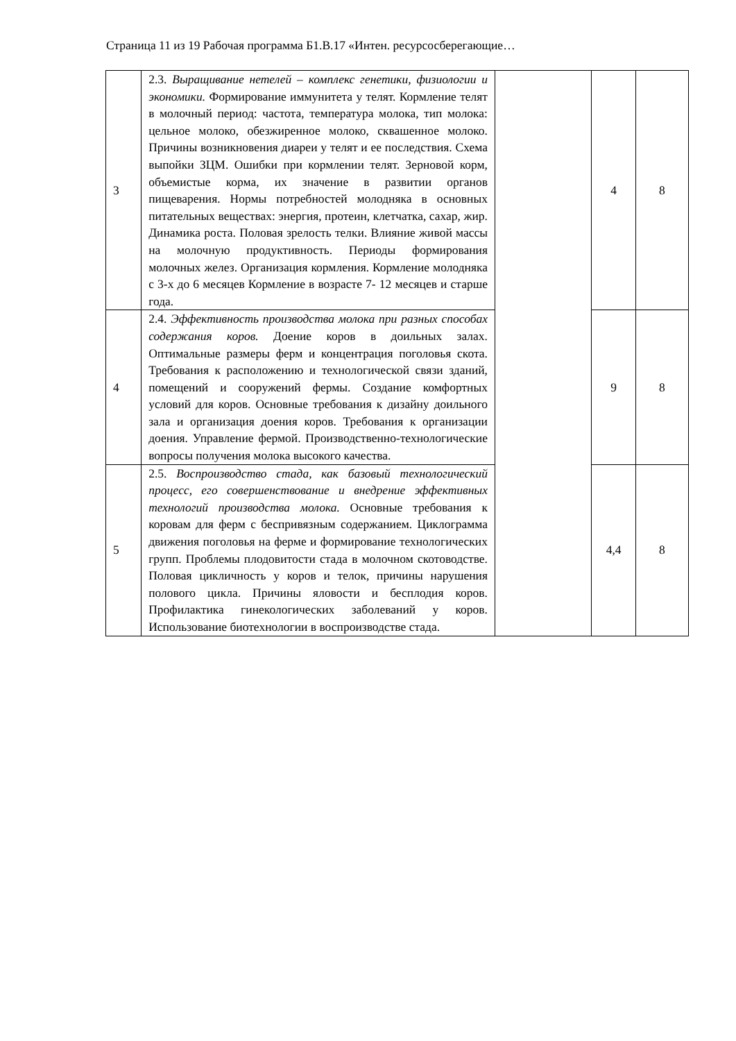Страница 11 из 19 Рабочая программа Б1.В.17 «Интен. ресурсосберегающие…
| 3 | 2.3. Выращивание нетелей – комплекс генетики, физиологии и экономики. Формирование иммунитета у телят. Кормление телят в молочный период: частота, температура молока, тип молока: цельное молоко, обезжиренное молоко, сквашенное молоко. Причины возникновения диареи у телят и ее последствия. Схема выпойки ЗЦМ. Ошибки при кормлении телят. Зерновой корм, объемистые корма, их значение в развитии органов пищеварения. Нормы потребностей молодняка в основных питательных веществах: энергия, протеин, клетчатка, сахар, жир. Динамика роста. Половая зрелость телки. Влияние живой массы на молочную продуктивность. Периоды формирования молочных желез. Организация кормления. Кормление молодняка с 3-х до 6 месяцев Кормление в возрасте 7- 12 месяцев и старше года. | | 4 | 8 |
| 4 | 2.4. Эффективность производства молока при разных способах содержания коров. Доение коров в доильных залах. Оптимальные размеры ферм и концентрация поголовья скота. Требования к расположению и технологической связи зданий, помещений и сооружений фермы. Создание комфортных условий для коров. Основные требования к дизайну доильного зала и организация доения коров. Требования к организации доения. Управление фермой. Производственно-технологические вопросы получения молока высокого качества. | | 9 | 8 |
| 5 | 2.5. Воспроизводство стада, как базовый технологический процесс, его совершенствование и внедрение эффективных технологий производства молока. Основные требования к коровам для ферм с беспривязным содержанием. Циклограмма движения поголовья на ферме и формирование технологических групп. Проблемы плодовитости стада в молочном скотоводстве. Половая цикличность у коров и телок, причины нарушения полового цикла. Причины яловости и бесплодия коров. Профилактика гинекологических заболеваний у коров. Использование биотехнологии в воспроизводстве стада. | | 4,4 | 8 |